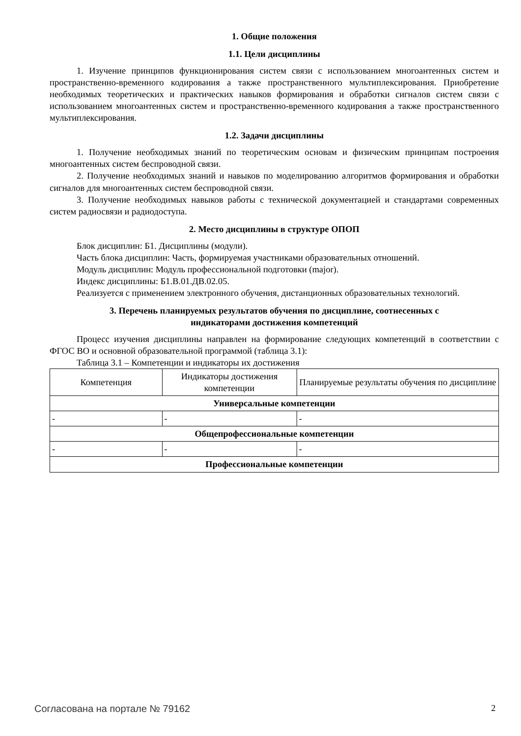1. Общие положения
1.1. Цели дисциплины
1. Изучение принципов функционирования систем связи с использованием многоантенных систем и пространственно-временного кодирования а также пространственного мультиплексирования. Приобретение необходимых теоретических и практических навыков формирования и обработки сигналов систем связи с использованием многоантенных систем и пространственно-временного кодирования а также пространственного мультиплексирования.
1.2. Задачи дисциплины
1. Получение необходимых знаний по теоретическим основам и физическим принципам построения многоантенных систем беспроводной связи.
2. Получение необходимых знаний и навыков по моделированию алгоритмов формирования и обработки сигналов для многоантенных систем беспроводной связи.
3. Получение необходимых навыков работы с технической документацией и стандартами современных систем радиосвязи и радиодоступа.
2. Место дисциплины в структуре ОПОП
Блок дисциплин: Б1. Дисциплины (модули).
Часть блока дисциплин: Часть, формируемая участниками образовательных отношений.
Модуль дисциплин: Модуль профессиональной подготовки (major).
Индекс дисциплины: Б1.В.01.ДВ.02.05.
Реализуется с применением электронного обучения, дистанционных образовательных технологий.
3. Перечень планируемых результатов обучения по дисциплине, соотнесенных с
индикаторами достижения компетенций
Процесс изучения дисциплины направлен на формирование следующих компетенций в соответствии с ФГОС ВО и основной образовательной программой (таблица 3.1):
Таблица 3.1 – Компетенции и индикаторы их достижения
| Компетенция | Индикаторы достижения компетенции | Планируемые результаты обучения по дисциплине |
| --- | --- | --- |
| Универсальные компетенции | | |
| - | - | - |
| Общепрофессиональные компетенции | | |
| - | - | - |
| Профессиональные компетенции | | |
Согласована на портале № 79162 2